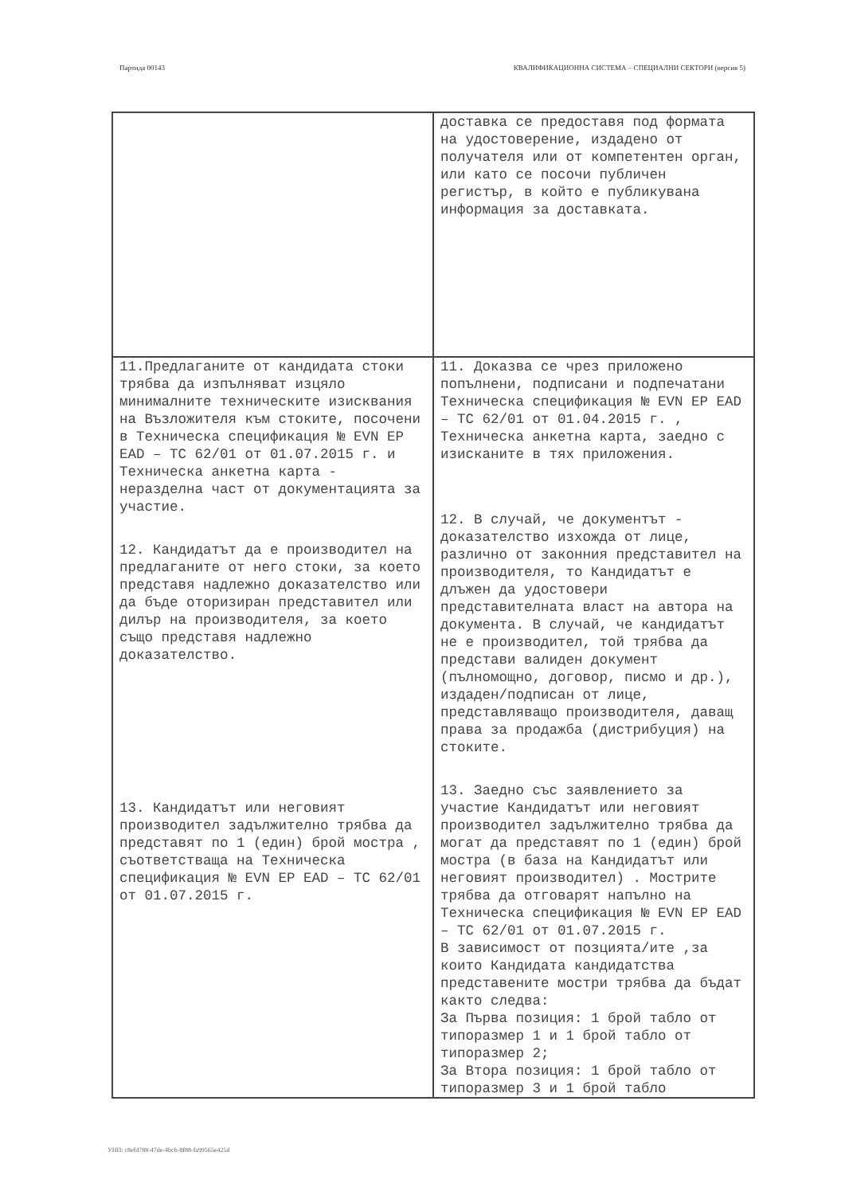Партида 00143 КВАЛИФИКАЦИОННА СИСТЕМА – СПЕЦИАЛНИ СЕКТОРИ (версия 5)
| | доставка се предоставя под формата на удостоверение, издадено от получателя или от компетентен орган, или като се посочи публичен регистър, в който е публикувана информация за доставката. |
| 11.Предлаганите от кандидата стоки трябва да изпълняват изцяло минималните техническите изисквания на Възложителя към стоките, посочени в Техническа спецификация № EVN EP EAD – TC 62/01 от 01.07.2015 г. и Техническа анкетна карта - неразделна част от документацията за участие. 12. Кандидатът да е производител на предлаганите от него стоки, за което представя надлежно доказателство или да бъде оторизиран представител или дилър на производителя, за което също представя надлежно доказателство. 13. Кандидатът или неговият производител задължително трябва да представят по 1 (един) брой мостра , съответстваща на Техническа спецификация № EVN EP EAD – TC 62/01 от 01.07.2015 г. | 11. Доказва се чрез приложено попълнени, подписани и подпечатани Техническа спецификация № EVN EP EAD – TC 62/01 от 01.04.2015 г. , Техническа анкетна карта, заедно с изисканите в тях приложения. 12. В случай, че документът - доказателство изхожда от лице, различно от законния представител на производителя, то Кандидатът е длъжен да удостовери представителната власт на автора на документа. В случай, че кандидатът не е производител, той трябва да представи валиден документ (пълномощно, договор, писмо и др.), издаден/подписан от лице, представляващо производителя, даващ права за продажба (дистрибуция) на стоките. 13. Заедно със заявлението за участие Кандидатът или неговият производител задължително трябва да могат да представят по 1 (един) брой мостра (в база на Кандидатът или неговият производител) . Мострите трябва да отговарят напълно на Техническа спецификация № EVN EP EAD – TC 62/01 от 01.07.2015 г. В зависимост от позцията/ите ,за които Кандидата кандидатства представените мостри трябва да бъдат както следва: За Първа позиция: 1 брой табло от типоразмер 1 и 1 брой табло от типоразмер 2; За Втора позиция: 1 брой табло от типоразмер 3 и 1 брой табло |
УНП: c8efd788-47de-4bcb-8f88-fa99565e425d